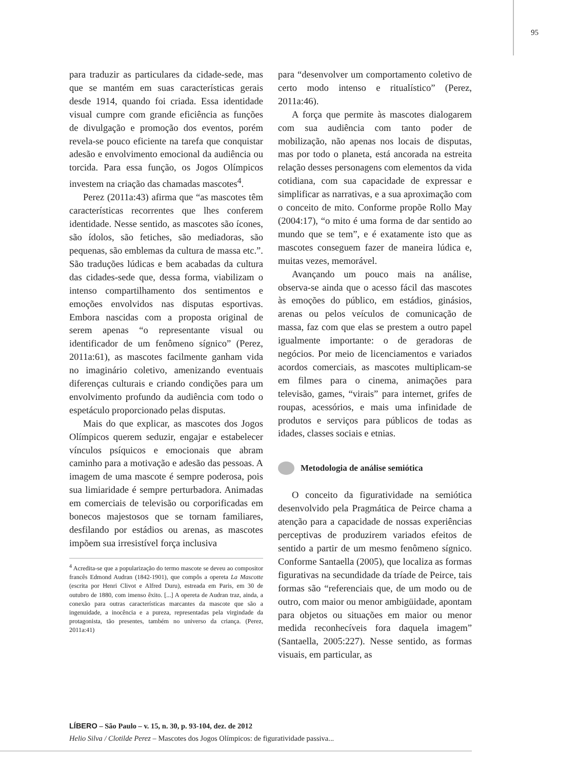95
para traduzir as particulares da cidade-sede, mas que se mantém em suas características gerais desde 1914, quando foi criada. Essa identidade visual cumpre com grande eficiência as funções de divulgação e promoção dos eventos, porém revela-se pouco eficiente na tarefa que conquistar adesão e envolvimento emocional da audiência ou torcida. Para essa função, os Jogos Olímpicos investem na criação das chamadas mascotes<sup>4</sup>.
Perez (2011a:43) afirma que “as mascotes têm características recorrentes que lhes conferem identidade. Nesse sentido, as mascotes são ícones, são ídolos, são fetiches, são mediadoras, são pequenas, são emblemas da cultura de massa etc.”. São traduções lúdicas e bem acabadas da cultura das cidades-sede que, dessa forma, viabilizam o intenso compartilhamento dos sentimentos e emoções envolvidos nas disputas esportivas. Embora nascidas com a proposta original de serem apenas “o representante visual ou identificador de um fenômeno sígnico” (Perez, 2011a:61), as mascotes facilmente ganham vida no imaginário coletivo, amenizando eventuais diferenças culturais e criando condições para um envolvimento profundo da audiência com todo o espetáculo proporcionado pelas disputas.
Mais do que explicar, as mascotes dos Jogos Olímpicos querem seduzir, engajar e estabelecer vínculos psíquicos e emocionais que abram caminho para a motivação e adesão das pessoas. A imagem de uma mascote é sempre poderosa, pois sua limiaridade é sempre perturbadora. Animadas em comerciais de televisão ou corporificadas em bonecos majestosos que se tornam familiares, desfilando por estádios ou arenas, as mascotes impõem sua irresistível força inclusiva
<sup>4</sup> Acredita-se que a popularização do termo mascote se deveu ao compositor francês Edmond Audran (1842-1901), que compôs a opereta La Mascotte (escrita por Henri Clivot e Alfred Duru), estreada em Paris, em 30 de outubro de 1880, com imenso êxito. [...] A opereta de Audran traz, ainda, a conexão para outras características marcantes da mascote que são a ingenuidade, a inocência e a pureza, representadas pela virgindade da protagonista, tão presentes, também no universo da criança. (Perez, 2011a:41)
para “desenvolver um comportamento coletivo de certo modo intenso e ritualístico” (Perez, 2011a:46).
A força que permite às mascotes dialogarem com sua audiência com tanto poder de mobilização, não apenas nos locais de disputas, mas por todo o planeta, está ancorada na estreita relação desses personagens com elementos da vida cotidiana, com sua capacidade de expressar e simplificar as narrativas, e a sua aproximação com o conceito de mito. Conforme propõe Rollo May (2004:17), “o mito é uma forma de dar sentido ao mundo que se tem”, e é exatamente isto que as mascotes conseguem fazer de maneira lúdica e, muitas vezes, memorável.
Avançando um pouco mais na análise, observa-se ainda que o acesso fácil das mascotes às emoções do público, em estádios, ginásios, arenas ou pelos veículos de comunicação de massa, faz com que elas se prestem a outro papel igualmente importante: o de geradoras de negócios. Por meio de licenciamentos e variados acordos comerciais, as mascotes multiplicam-se em filmes para o cinema, animações para televisão, games, “virais” para internet, grifes de roupas, acessórios, e mais uma infinidade de produtos e serviços para públicos de todas as idades, classes sociais e etnias.
Metodologia de análise semiótica
O conceito da figuratividade na semiótica desenvolvido pela Pragmática de Peirce chama a atenção para a capacidade de nossas experiências perceptivas de produzirem variados efeitos de sentido a partir de um mesmo fenômeno sígnico. Conforme Santaella (2005), que localiza as formas figurativas na secundidade da tríade de Peirce, tais formas são “referenciais que, de um modo ou de outro, com maior ou menor ambigüidade, apontam para objetos ou situações em maior ou menor medida reconhecíveis fora daquela imagem” (Santaella, 2005:227). Nesse sentido, as formas visuais, em particular, as
LÍBERO – São Paulo – v. 15, n. 30, p. 93-104, dez. de 2012
Helio Silva / Clotilde Perez – Mascotes dos Jogos Olímpicos: de figuratividade passiva...